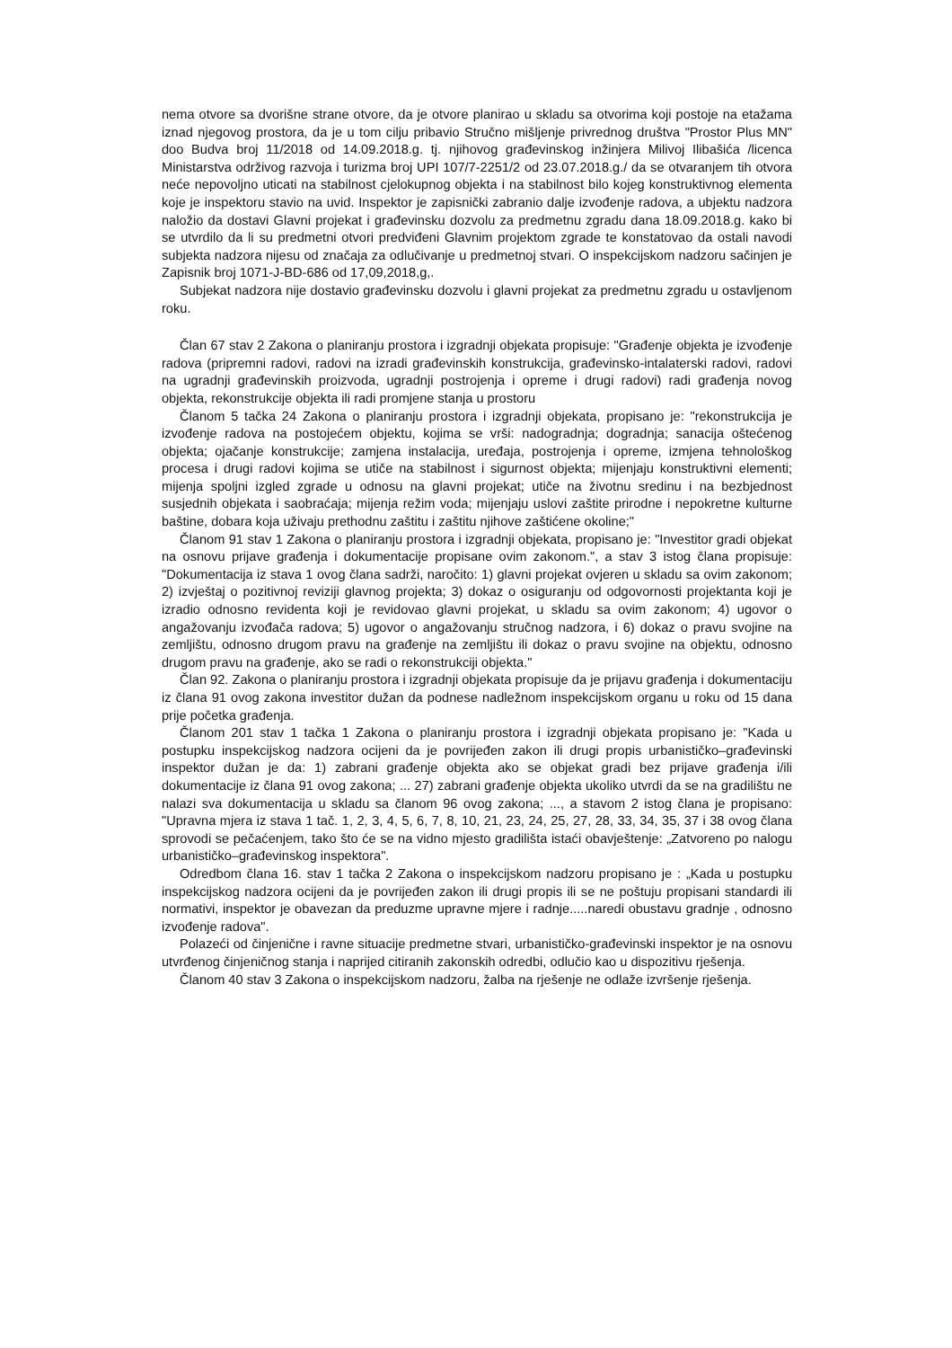nema otvore sa dvorišne strane otvore, da je otvore planirao u skladu sa otvorima koji postoje na etažama iznad njegovog prostora, da je u tom cilju pribavio Stručno mišljenje privrednog društva "Prostor Plus MN" doo Budva broj 11/2018 od 14.09.2018.g. tj. njihovog građevinskog inžinjera Milivoj Ilibašića /licenca Ministarstva održivog razvoja i turizma broj UPI 107/7-2251/2 od 23.07.2018.g./ da se otvaranjem tih otvora neće nepovoljno uticati na stabilnost cjelokupnog objekta i na stabilnost bilo kojeg konstruktivnog elementa koje je inspektoru stavio na uvid. Inspektor je zapisnički zabranio dalje izvođenje radova, a ubjektu nadzora naložio da dostavi Glavni projekat i građevinsku dozvolu za predmetnu zgradu dana 18.09.2018.g. kako bi se utvrdilo da li su predmetni otvori predviđeni Glavnim projektom zgrade te konstatovao da ostali navodi subjekta nadzora nijesu od značaja za odlučivanje u predmetnoj stvari. O inspekcijskom nadzoru sačinjen je Zapisnik broj 1071-J-BD-686 od 17,09,2018,g,.
Subjekat nadzora nije dostavio građevinsku dozvolu i glavni projekat za predmetnu zgradu u ostavljenom roku.
Član 67 stav 2 Zakona o planiranju prostora i izgradnji objekata propisuje: "Građenje objekta je izvođenje radova (pripremni radovi, radovi na izradi građevinskih konstrukcija, građevinsko-intalaterski radovi, radovi na ugradnji građevinskih proizvoda, ugradnji postrojenja i opreme i drugi radovi) radi građenja novog objekta, rekonstrukcije objekta ili radi promjene stanja u prostoru
Članom 5 tačka 24 Zakona o planiranju prostora i izgradnji objekata, propisano je: "rekonstrukcija je izvođenje radova na postojećem objektu, kojima se vrši: nadogradnja; dogradnja; sanacija oštećenog objekta; ojačanje konstrukcije; zamjena instalacija, uređaja, postrojenja i opreme, izmjena tehnološkog procesa i drugi radovi kojima se utiče na stabilnost i sigurnost objekta; mijenjaju konstruktivni elementi; mijenja spoljni izgled zgrade u odnosu na glavni projekat; utiče na životnu sredinu i na bezbjednost susjednih objekata i saobraćaja; mijenja režim voda; mijenjaju uslovi zaštite prirodne i nepokretne kulturne baštine, dobara koja uživaju prethodnu zaštitu i zaštitu njihove zaštićene okoline;"
Članom 91 stav 1 Zakona o planiranju prostora i izgradnji objekata, propisano je: "Investitor gradi objekat na osnovu prijave građenja i dokumentacije propisane ovim zakonom.", a stav 3 istog člana propisuje: "Dokumentacija iz stava 1 ovog člana sadrži, naročito: 1) glavni projekat ovjeren u skladu sa ovim zakonom; 2) izvještaj o pozitivnoj reviziji glavnog projekta; 3) dokaz o osiguranju od odgovornosti projektanta koji je izradio odnosno revidenta koji je revidovao glavni projekat, u skladu sa ovim zakonom; 4) ugovor o angažovanju izvođača radova; 5) ugovor o angažovanju stručnog nadzora, i 6) dokaz o pravu svojine na zemljištu, odnosno drugom pravu na građenje na zemljištu ili dokaz o pravu svojine na objektu, odnosno drugom pravu na građenje, ako se radi o rekonstrukciji objekta."
Član 92. Zakona o planiranju prostora i izgradnji objekata propisuje da je prijavu građenja i dokumentaciju iz člana 91 ovog zakona investitor dužan da podnese nadležnom inspekcijskom organu u roku od 15 dana prije početka građenja.
Članom 201 stav 1 tačka 1 Zakona o planiranju prostora i izgradnji objekata propisano je: "Kada u postupku inspekcijskog nadzora ocijeni da je povrijeđen zakon ili drugi propis urbanističko–građevinski inspektor dužan je da: 1) zabrani građenje objekta ako se objekat gradi bez prijave građenja i/ili dokumentacije iz člana 91 ovog zakona; ... 27) zabrani građenje objekta ukoliko utvrdi da se na gradilištu ne nalazi sva dokumentacija u skladu sa članom 96 ovog zakona; ..., a stavom 2 istog člana je propisano: "Upravna mjera iz stava 1 tač. 1, 2, 3, 4, 5, 6, 7, 8, 10, 21, 23, 24, 25, 27, 28, 33, 34, 35, 37 i 38 ovog člana sprovodi se pečaćenjem, tako što će se na vidno mjesto gradilišta istaći obavještenje: „Zatvoreno po nalogu urbanističko–građevinskog inspektora".
Odredbom člana 16. stav 1 tačka 2 Zakona o inspekcijskom nadzoru propisano je : „Kada u postupku inspekcijskog nadzora ocijeni da je povrijeđen zakon ili drugi propis ili se ne poštuju propisani standardi ili normativi, inspektor je obavezan da preduzme upravne mjere i radnje.....naredi obustavu gradnje , odnosno izvođenje radova".
Polazeći od činjenične i ravne situacije predmetne stvari, urbanističko-građevinski inspektor je na osnovu utvrđenog činjeničnog stanja i naprijed citiranih zakonskih odredbi, odlučio kao u dispozitivu rješenja.
Članom 40 stav 3 Zakona o inspekcijskom nadzoru, žalba na rješenje ne odlaže izvršenje rješenja.